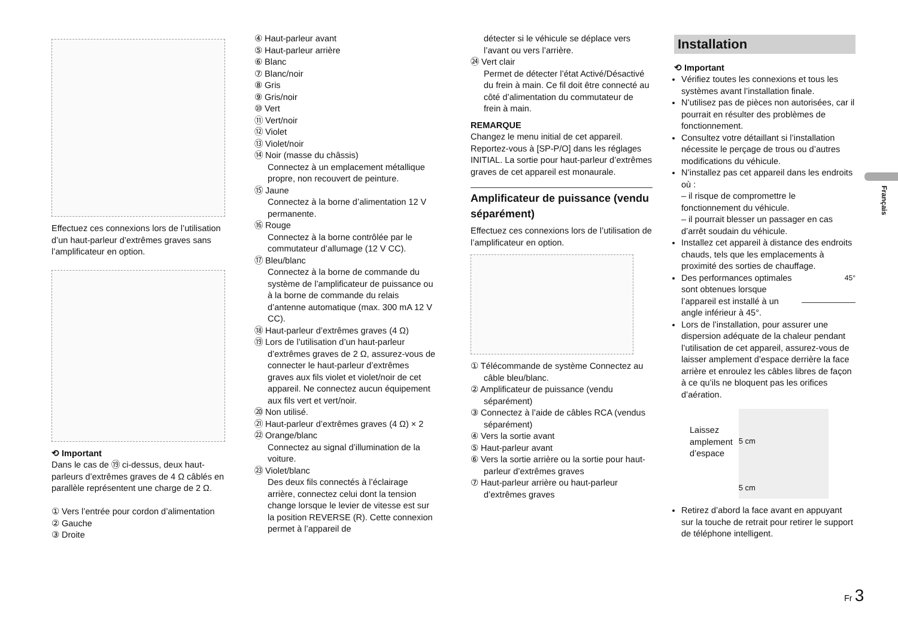Effectuez ces connexions lors de l’utilisation d’un haut-parleur d’extrêmes graves sans l’amplificateur en option.
⟲ Important
Dans le cas de ⑲ ci-dessus, deux haut-parleurs d’extrêmes graves de 4 Ω câblés en parallèle représentent une charge de 2 Ω.
① Vers l’entrée pour cordon d’alimentation
② Gauche
③ Droite
④ Haut-parleur avant
⑤ Haut-parleur arrière
⑥ Blanc
⑦ Blanc/noir
⑧ Gris
⑨ Gris/noir
⑩ Vert
⑪ Vert/noir
⑫ Violet
⑬ Violet/noir
⑭ Noir (masse du châssis)
Connectez à un emplacement métallique propre, non recouvert de peinture.
⑮ Jaune
Connectez à la borne d’alimentation 12 V permanente.
⑯ Rouge
Connectez à la borne contrôlée par le commutateur d’allumage (12 V CC).
⑰ Bleu/blanc
Connectez à la borne de commande du système de l’amplificateur de puissance ou à la borne de commande du relais d’antenne automatique (max. 300 mA 12 V CC).
⑱ Haut-parleur d’extrêmes graves (4 Ω)
⑲ Lors de l’utilisation d’un haut-parleur d’extrêmes graves de 2 Ω, assurez-vous de connecter le haut-parleur d’extrêmes graves aux fils violet et violet/noir de cet appareil. Ne connectez aucun équipement aux fils vert et vert/noir.
⑳ Non utilisé.
㉑ Haut-parleur d’extrêmes graves (4 Ω) × 2
㉒ Orange/blanc
Connectez au signal d’illumination de la voiture.
㉓ Violet/blanc
Des deux fils connectés à l’éclairage arrière, connectez celui dont la tension change lorsque le levier de vitesse est sur la position REVERSE (R). Cette connexion permet à l’appareil de
détecter si le véhicule se déplace vers l’avant ou vers l’arrière.
㉔ Vert clair
Permet de détecter l’état Activé/Désactivé du frein à main. Ce fil doit être connecté au côté d’alimentation du commutateur de frein à main.
REMARQUE
Changez le menu initial de cet appareil. Reportez-vous à [SP-P/O] dans les réglages INITIAL. La sortie pour haut-parleur d’extrêmes graves de cet appareil est monaurale.
Amplificateur de puissance (vendu séparément)
Effectuez ces connexions lors de l’utilisation de l’amplificateur en option.
① Télécommande de système Connectez au câble bleu/blanc.
② Amplificateur de puissance (vendu séparément)
③ Connectez à l’aide de câbles RCA (vendus séparément)
④ Vers la sortie avant
⑤ Haut-parleur avant
⑥ Vers la sortie arrière ou la sortie pour haut-parleur d’extrêmes graves
⑦ Haut-parleur arrière ou haut-parleur d’extrêmes graves
Installation
⟲ Important
Vérifiez toutes les connexions et tous les systèmes avant l’installation finale.
N’utilisez pas de pièces non autorisées, car il pourrait en résulter des problèmes de fonctionnement.
Consultez votre détaillant si l’installation nécessite le perçage de trous ou d’autres modifications du véhicule.
N’installez pas cet appareil dans les endroits où :
– il risque de compromettre le fonctionnement du véhicule.
– il pourrait blesser un passager en cas d’arrêt soudain du véhicule.
Installez cet appareil à distance des endroits chauds, tels que les emplacements à proximité des sorties de chauffage.
45° Des performances optimales sont obtenues lorsque l’appareil est installé à un angle inférieur à 45°.
Lors de l’installation, pour assurer une dispersion adéquate de la chaleur pendant l’utilisation de cet appareil, assurez-vous de laisser amplement d’espace derrière la face arrière et enroulez les câbles libres de façon à ce qu’ils ne bloquent pas les orifices d’aération.
Laissez
amplement
d’espace
5 cm
5 cm
Retirez d’abord la face avant en appuyant sur la touche de retrait pour retirer le support de téléphone intelligent.
Français
Fr 3